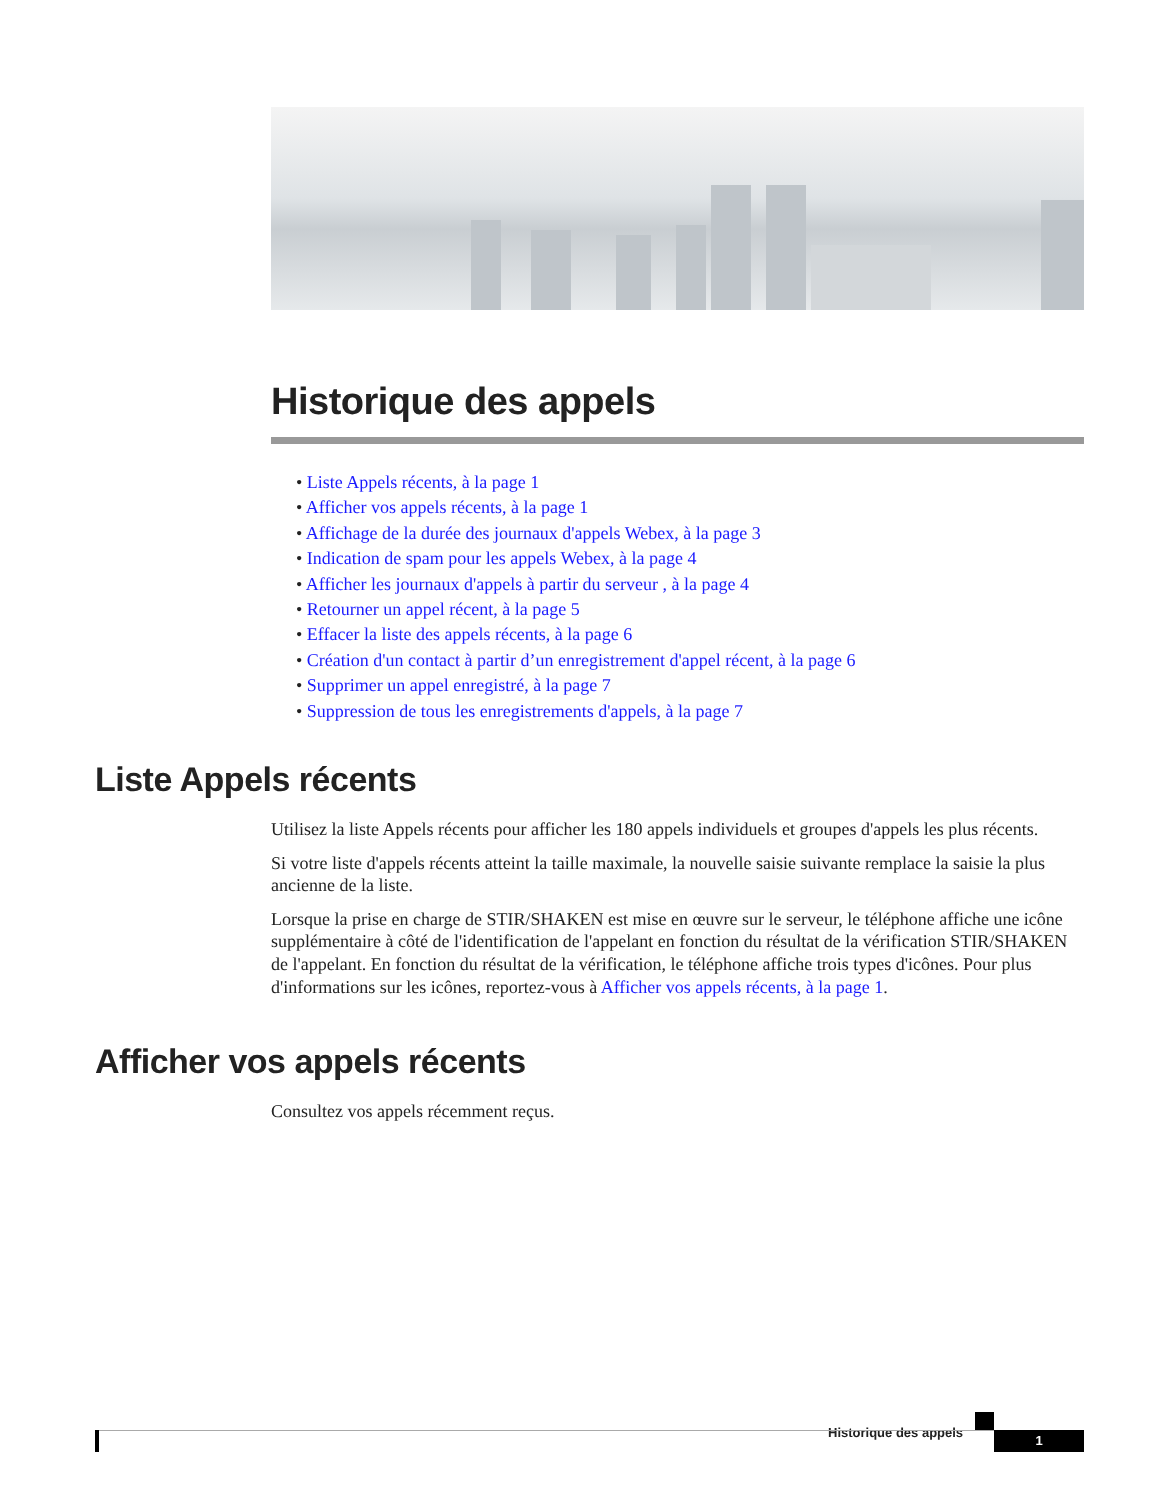Historique des appels
• Liste Appels récents, à la page 1
• Afficher vos appels récents, à la page 1
• Affichage de la durée des journaux d'appels Webex, à la page 3
• Indication de spam pour les appels Webex, à la page 4
• Afficher les journaux d'appels à partir du serveur , à la page 4
• Retourner un appel récent, à la page 5
• Effacer la liste des appels récents, à la page 6
• Création d'un contact à partir d’un enregistrement d'appel récent, à la page 6
• Supprimer un appel enregistré, à la page 7
• Suppression de tous les enregistrements d'appels, à la page 7
Liste Appels récents
Utilisez la liste Appels récents pour afficher les 180 appels individuels et groupes d'appels les plus récents.
Si votre liste d'appels récents atteint la taille maximale, la nouvelle saisie suivante remplace la saisie la plus ancienne de la liste.
Lorsque la prise en charge de STIR/SHAKEN est mise en œuvre sur le serveur, le téléphone affiche une icône supplémentaire à côté de l'identification de l'appelant en fonction du résultat de la vérification STIR/SHAKEN de l'appelant. En fonction du résultat de la vérification, le téléphone affiche trois types d'icônes. Pour plus d'informations sur les icônes, reportez-vous à Afficher vos appels récents, à la page 1.
Afficher vos appels récents
Consultez vos appels récemment reçus.
Historique des appels 1